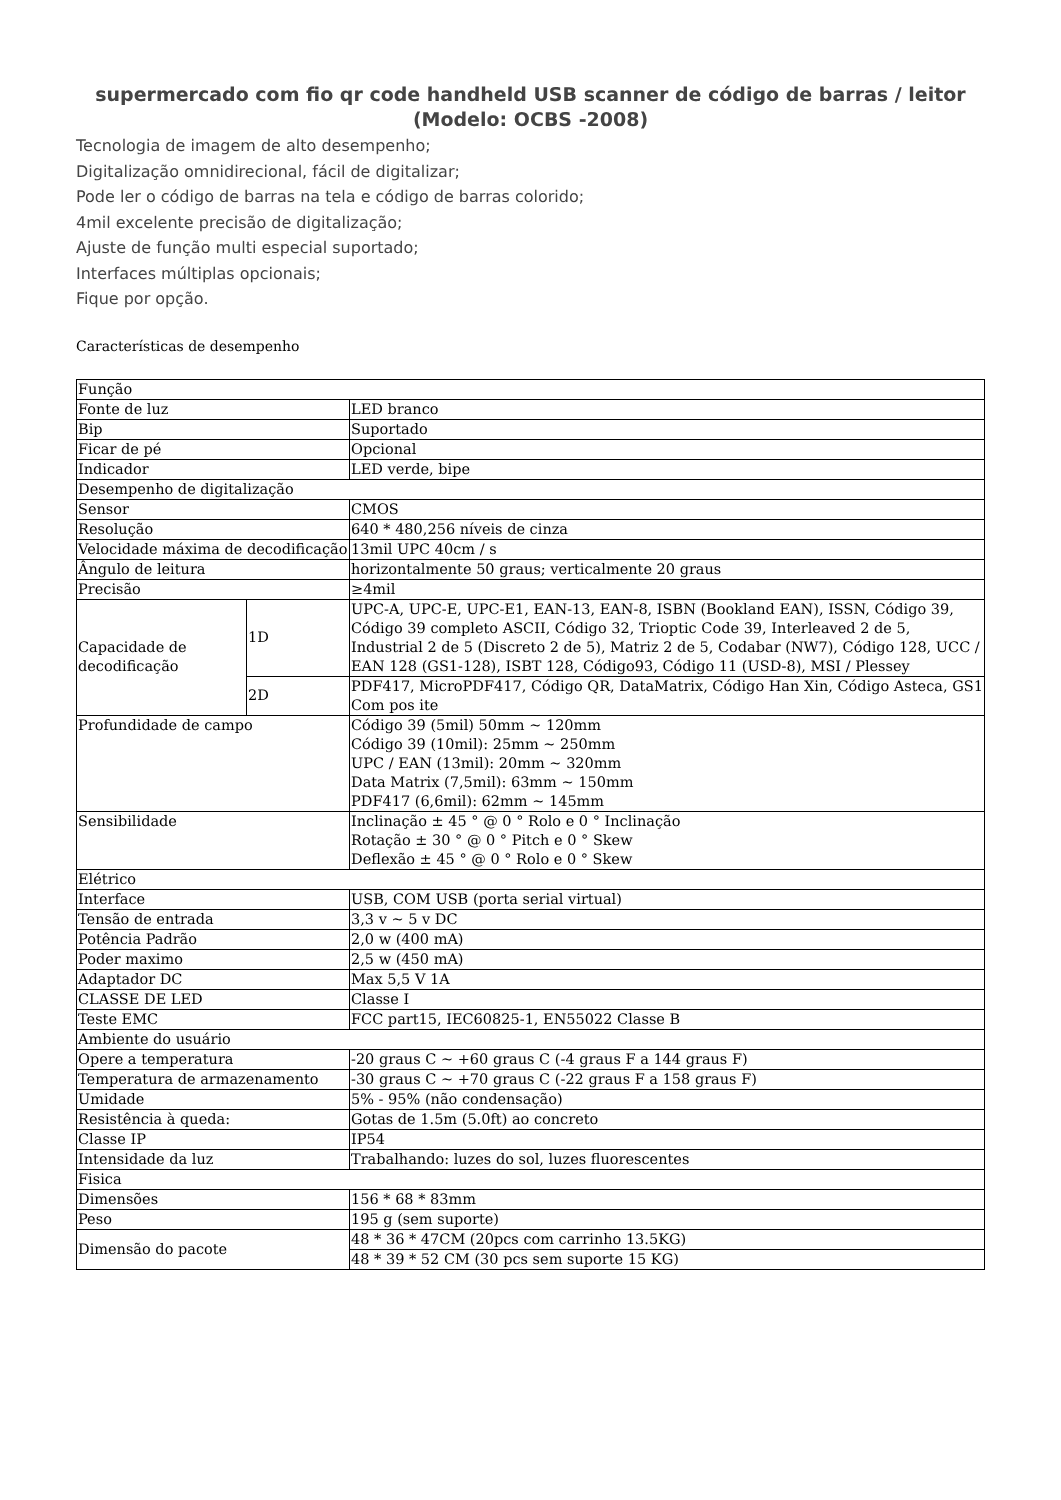supermercado com fio qr code handheld USB scanner de código de barras / leitor (Modelo: OCBS -2008)
Tecnologia de imagem de alto desempenho;
Digitalização omnidirecional, fácil de digitalizar;
Pode ler o código de barras na tela e código de barras colorido;
4mil excelente precisão de digitalização;
Ajuste de função multi especial suportado;
Interfaces múltiplas opcionais;
Fique por opção.
Características de desempenho
| Função | | |
| Fonte de luz | | LED branco |
| Bip | | Suportado |
| Ficar de pé | | Opcional |
| Indicador | | LED verde, bipe |
| Desempenho de digitalização | | |
| Sensor | | CMOS |
| Resolução | | 640 * 480,256 níveis de cinza |
| Velocidade máxima de decodificação | | 13mil UPC 40cm / s |
| Ângulo de leitura | | horizontalmente 50 graus; verticalmente 20 graus |
| Precisão | | ≥4mil |
| Capacidade de decodificação | 1D | UPC-A, UPC-E, UPC-E1, EAN-13, EAN-8, ISBN (Bookland EAN), ISSN, Código 39, Código 39 completo ASCII, Código 32, Trioptic Code 39, Interleaved 2 de 5, Industrial 2 de 5 (Discreto 2 de 5), Matriz 2 de 5, Codabar (NW7), Código 128, UCC / EAN 128 (GS1-128), ISBT 128, Código93, Código 11 (USD-8), MSI / Plessey |
| | 2D | PDF417, MicroPDF417, Código QR, DataMatrix, Código Han Xin, Código Asteca, GS1 Com pos ite |
| Profundidade de campo | | Código 39 (5mil) 50mm ~ 120mm Código 39 (10mil): 25mm ~ 250mm UPC / EAN (13mil): 20mm ~ 320mm Data Matrix (7,5mil): 63mm ~ 150mm PDF417 (6,6mil): 62mm ~ 145mm |
| Sensibilidade | | Inclinação ± 45 ° @ 0 ° Rolo e 0 ° Inclinação Rotação ± 30 ° @ 0 ° Pitch e 0 ° Skew Deflexão ± 45 ° @ 0 ° Rolo e 0 ° Skew |
| Elétrico | | |
| Interface | | USB, COM USB (porta serial virtual) |
| Tensão de entrada | | 3,3 v ~ 5 v DC |
| Potência Padrão | | 2,0 w (400 mA) |
| Poder maximo | | 2,5 w (450 mA) |
| Adaptador DC | | Max 5,5 V 1A |
| CLASSE DE LED | | Classe I |
| Teste EMC | | FCC part15, IEC60825-1, EN55022 Classe B |
| Ambiente do usuário | | |
| Opere a temperatura | | -20 graus C ~ +60 graus C (-4 graus F a 144 graus F) |
| Temperatura de armazenamento | | -30 graus C ~ +70 graus C (-22 graus F a 158 graus F) |
| Umidade | | 5% - 95% (não condensação) |
| Resistência à queda: | | Gotas de 1.5m (5.0ft) ao concreto |
| Classe IP | | IP54 |
| Intensidade da luz | | Trabalhando: luzes do sol, luzes fluorescentes |
| Fisica | | |
| Dimensões | | 156 * 68 * 83mm |
| Peso | | 195 g (sem suporte) |
| Dimensão do pacote | | 48 * 36 * 47CM (20pcs com carrinho 13.5KG) |
| | | 48 * 39 * 52 CM (30 pcs sem suporte 15 KG) |